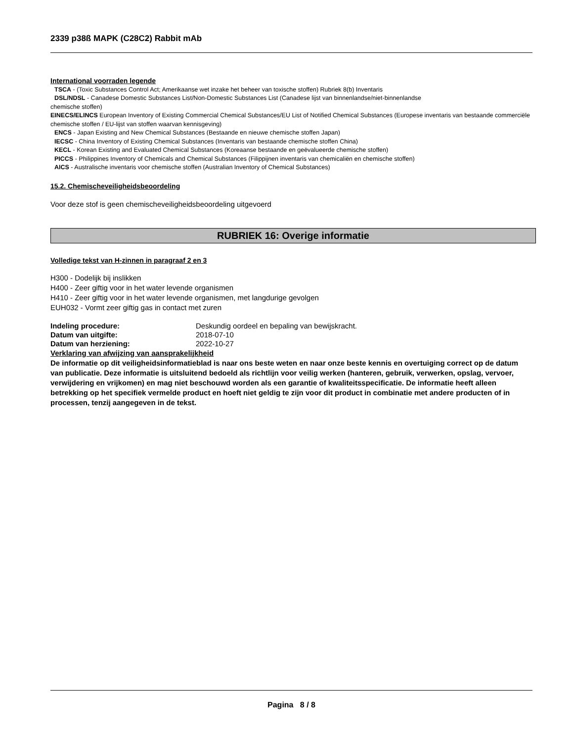2339 p38ß MAPK (C28C2) Rabbit mAb
International voorraden legende
TSCA - (Toxic Substances Control Act; Amerikaanse wet inzake het beheer van toxische stoffen) Rubriek 8(b) Inventaris
DSL/NDSL - Canadese Domestic Substances List/Non-Domestic Substances List (Canadese lijst van binnenlandse/niet-binnenlandse
chemische stoffen)
EINECS/ELINCS European Inventory of Existing Commercial Chemical Substances/EU List of Notified Chemical Substances (Europese inventaris van bestaande commerciële chemische stoffen / EU-lijst van stoffen waarvan kennisgeving)
ENCS - Japan Existing and New Chemical Substances (Bestaande en nieuwe chemische stoffen Japan)
IECSC - China Inventory of Existing Chemical Substances (Inventaris van bestaande chemische stoffen China)
KECL - Korean Existing and Evaluated Chemical Substances (Koreaanse bestaande en geëvalueerde chemische stoffen)
PICCS - Philippines Inventory of Chemicals and Chemical Substances (Filippijnen inventaris van chemicaliën en chemische stoffen)
AICS - Australische inventaris voor chemische stoffen (Australian Inventory of Chemical Substances)
15.2. Chemischeveiligheidsbeoordeling
Voor deze stof is geen chemischeveiligheidsbeoordeling uitgevoerd
RUBRIEK 16: Overige informatie
Volledige tekst van H-zinnen in paragraaf 2 en 3
H300 - Dodelijk bij inslikken
H400 - Zeer giftig voor in het water levende organismen
H410 - Zeer giftig voor in het water levende organismen, met langdurige gevolgen
EUH032 - Vormt zeer giftig gas in contact met zuren
Indeling procedure: Deskundig oordeel en bepaling van bewijskracht.
Datum van uitgifte: 2018-07-10
Datum van herziening: 2022-10-27
Verklaring van afwijzing van aansprakelijkheid
De informatie op dit veiligheidsinformatieblad is naar ons beste weten en naar onze beste kennis en overtuiging correct op de datum van publicatie. Deze informatie is uitsluitend bedoeld als richtlijn voor veilig werken (hanteren, gebruik, verwerken, opslag, vervoer, verwijdering en vrijkomen) en mag niet beschouwd worden als een garantie of kwaliteitsspecificatie. De informatie heeft alleen betrekking op het specifiek vermelde product en hoeft niet geldig te zijn voor dit product in combinatie met andere producten of in processen, tenzij aangegeven in de tekst.
Pagina 8 / 8